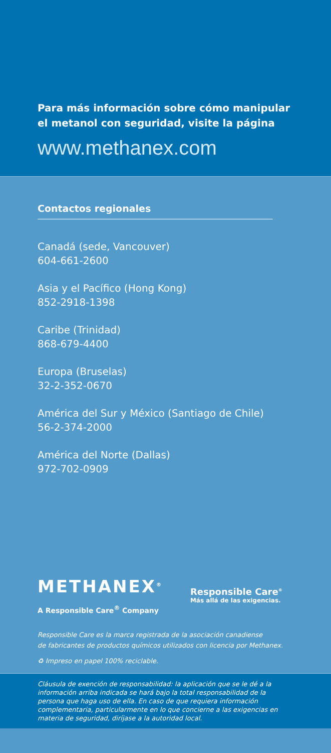Para más información sobre cómo manipular el metanol con seguridad, visite la página
www.methanex.com
Contactos regionales
Canadá (sede, Vancouver)
604-661-2600
Asia y el Pacífico (Hong Kong)
852-2918-1398
Caribe (Trinidad)
868-679-4400
Europa (Bruselas)
32-2-352-0670
América del Sur y México (Santiago de Chile)
56-2-374-2000
América del Norte (Dallas)
972-702-0909
METHANEX<sup>®</sup>
A Responsible Care<sup>®</sup> Company
Responsible Care<sup>®</sup>
Más allá de las exigencias.
Responsible Care es la marca registrada de la asociación canadiense
de fabricantes de productos químicos utilizados con licencia por Methanex.
♻ Impreso en papel 100% reciclable.
Cláusula de exención de responsabilidad: la aplicación que se le dé a la información arriba indicada se hará bajo la total responsabilidad de la persona que haga uso de ella. En caso de que requiera información complementaria, particularmente en lo que concierne a las exigencias en materia de seguridad, diríjase a la autoridad local.